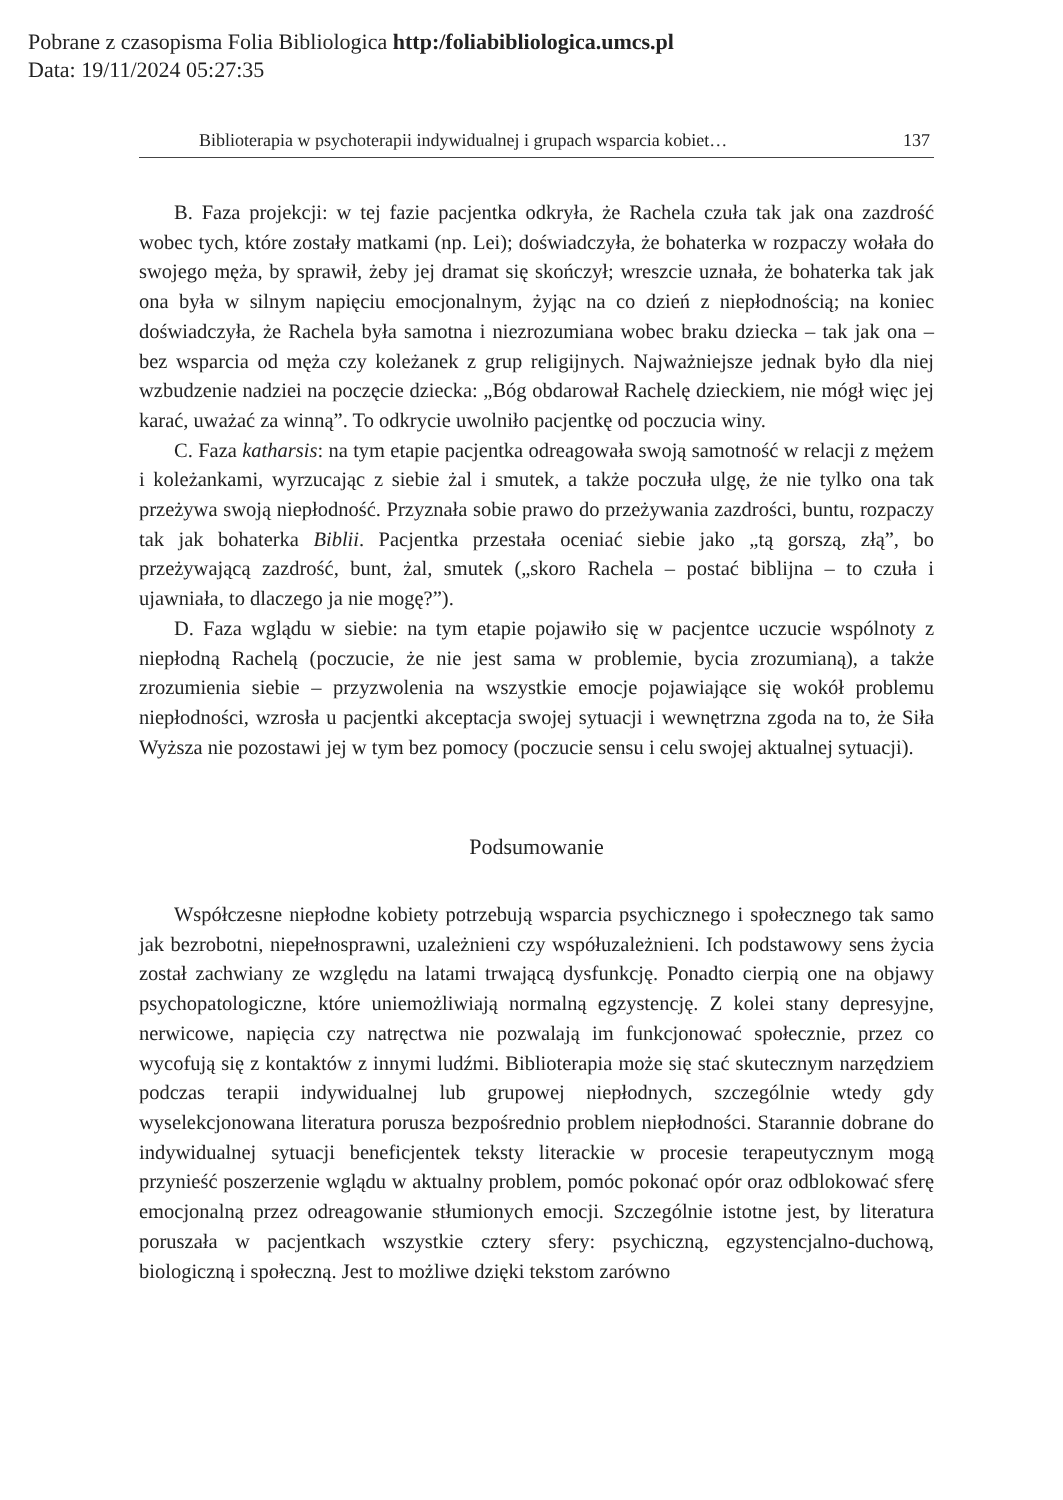Pobrane z czasopisma Folia Bibliologica http:/foliabibliologica.umcs.pl
Data: 19/11/2024 05:27:35
Biblioterapia w psychoterapii indywidualnej i grupach wsparcia kobiet… 137
B. Faza projekcji: w tej fazie pacjentka odkryła, że Rachela czuła tak jak ona zazdrość wobec tych, które zostały matkami (np. Lei); doświadczyła, że bohaterka w rozpaczy wołała do swojego męża, by sprawił, żeby jej dramat się skończył; wreszcie uznała, że bohaterka tak jak ona była w silnym napięciu emocjonalnym, żyjąc na co dzień z niepłodnością; na koniec doświadczyła, że Rachela była samotna i niezrozumiana wobec braku dziecka – tak jak ona – bez wsparcia od męża czy koleżanek z grup religijnych. Najważniejsze jednak było dla niej wzbudzenie nadziei na poczęcie dziecka: „Bóg obdarował Rachelę dzieckiem, nie mógł więc jej karać, uważać za winną”. To odkrycie uwolniło pacjentkę od poczucia winy.
C. Faza katharsis: na tym etapie pacjentka odreagowała swoją samotność w relacji z mężem i koleżankami, wyrzucając z siebie żal i smutek, a także poczuła ulgę, że nie tylko ona tak przeżywa swoją niepłodność. Przyznała sobie prawo do przeżywania zazdrości, buntu, rozpaczy tak jak bohaterka Biblii. Pacjentka przestała oceniać siebie jako „tą gorszą, złą”, bo przeżywającą zazdrość, bunt, żal, smutek („skoro Rachela – postać biblijna – to czuła i ujawniała, to dlaczego ja nie mogę?”).
D. Faza wglądu w siebie: na tym etapie pojawiło się w pacjentce uczucie wspólnoty z niepłodną Rachelą (poczucie, że nie jest sama w problemie, bycia zrozumianą), a także zrozumienia siebie – przyzwolenia na wszystkie emocje pojawiające się wokół problemu niepłodności, wzrosła u pacjentki akceptacja swojej sytuacji i wewnętrzna zgoda na to, że Siła Wyższa nie pozostawi jej w tym bez pomocy (poczucie sensu i celu swojej aktualnej sytuacji).
Podsumowanie
Współczesne niepłodne kobiety potrzebują wsparcia psychicznego i społecznego tak samo jak bezrobotni, niepełnosprawni, uzależnieni czy współuzależnieni. Ich podstawowy sens życia został zachwiany ze względu na latami trwającą dysfunkcję. Ponadto cierpią one na objawy psychopatologiczne, które uniemożliwiają normalną egzystencję. Z kolei stany depresyjne, nerwicowe, napięcia czy natręctwa nie pozwalają im funkcjonować społecznie, przez co wycofują się z kontaktów z innymi ludźmi. Biblioterapia może się stać skutecznym narzędziem podczas terapii indywidualnej lub grupowej niepłodnych, szczególnie wtedy gdy wyselekcjonowana literatura porusza bezpośrednio problem niepłodności. Starannie dobrane do indywidualnej sytuacji beneficjentek teksty literackie w procesie terapeutycznym mogą przynieść poszerzenie wglądu w aktualny problem, pomóc pokonać opór oraz odblokować sferę emocjonalną przez odreagowanie stłumionych emocji. Szczególnie istotne jest, by literatura poruszała w pacjentkach wszystkie cztery sfery: psychiczną, egzystencjalno-duchową, biologiczną i społeczną. Jest to możliwe dzięki tekstom zarówno